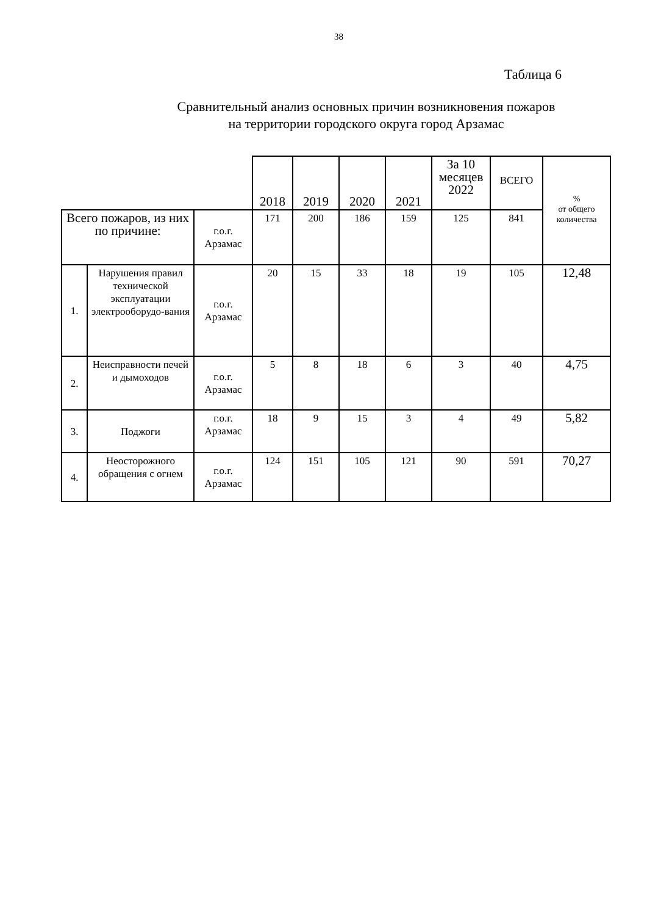38
Таблица 6
Сравнительный анализ основных причин возникновения пожаров
на территории городского округа город Арзамас
| | | | 2018 | 2019 | 2020 | 2021 | За 10 месяцев 2022 | ВСЕГО | % от общего количества |
| --- | --- | --- | --- | --- | --- | --- | --- | --- | --- |
| Всего пожаров, из них по причине: | | г.о.г. Арзамас | 171 | 200 | 186 | 159 | 125 | 841 | |
| 1. | Нарушения правил технической эксплуатации электрооборудо-вания | г.о.г. Арзамас | 20 | 15 | 33 | 18 | 19 | 105 | 12,48 |
| 2. | Неисправности печей и дымоходов | г.о.г. Арзамас | 5 | 8 | 18 | 6 | 3 | 40 | 4,75 |
| 3. | Поджоги | г.о.г. Арзамас | 18 | 9 | 15 | 3 | 4 | 49 | 5,82 |
| 4. | Неосторожного обращения с огнем | г.о.г. Арзамас | 124 | 151 | 105 | 121 | 90 | 591 | 70,27 |